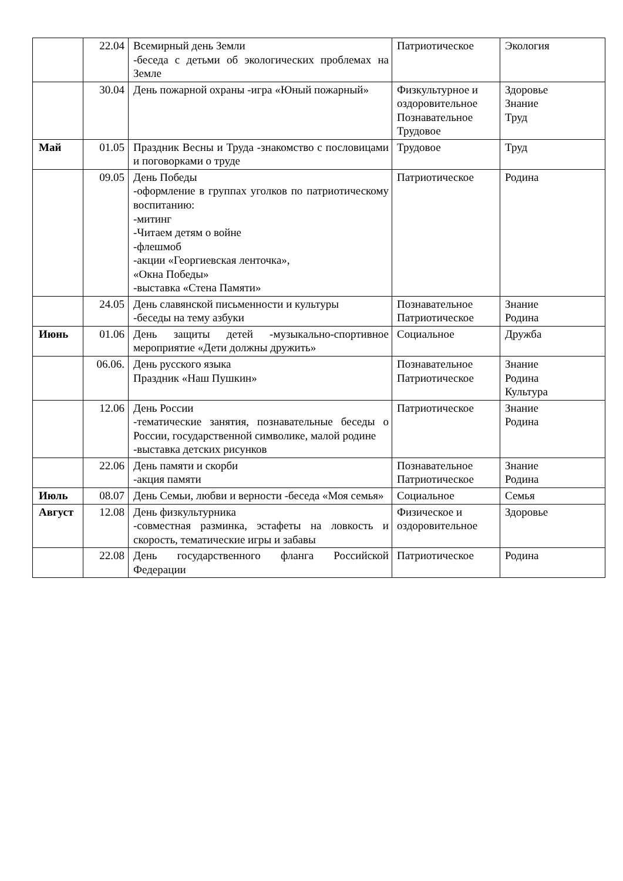| | 22.04 | Всемирный день Земли -беседа с детьми об экологических проблемах на Земле | Патриотическое | Экология |
| | 30.04 | День пожарной охраны -игра «Юный пожарный» | Физкультурное и оздоровительное Познавательное Трудовое | Здоровье Знание Труд |
| Май | 01.05 | Праздник Весны и Труда -знакомство с пословицами и поговорками о труде | Трудовое | Труд |
| | 09.05 | День Победы -оформление в группах уголков по патриотическому воспитанию: -митинг -Читаем детям о войне -флешмоб -акции «Георгиевская ленточка», «Окна Победы» -выставка «Стена Памяти» | Патриотическое | Родина |
| | 24.05 | День славянской письменности и культуры -беседы на тему азбуки | Познавательное Патриотическое | Знание Родина |
| Июнь | 01.06 | День защиты детей -музыкально-спортивное мероприятие «Дети должны дружить» | Социальное | Дружба |
| | 06.06. | День русского языка Праздник «Наш Пушкин» | Познавательное Патриотическое | Знание Родина Культура |
| | 12.06 | День России -тематические занятия, познавательные беседы о России, государственной символике, малой родине -выставка детских рисунков | Патриотическое | Знание Родина |
| | 22.06 | День памяти и скорби -акция памяти | Познавательное Патриотическое | Знание Родина |
| Июль | 08.07 | День Семьи, любви и верности -беседа «Моя семья» | Социальное | Семья |
| Август | 12.08 | День физкультурника -совместная разминка, эстафеты на ловкость и скорость, тематические игры и забавы | Физическое и оздоровительное | Здоровье |
| | 22.08 | День государственного фланга Российской Федерации | Патриотическое | Родина |